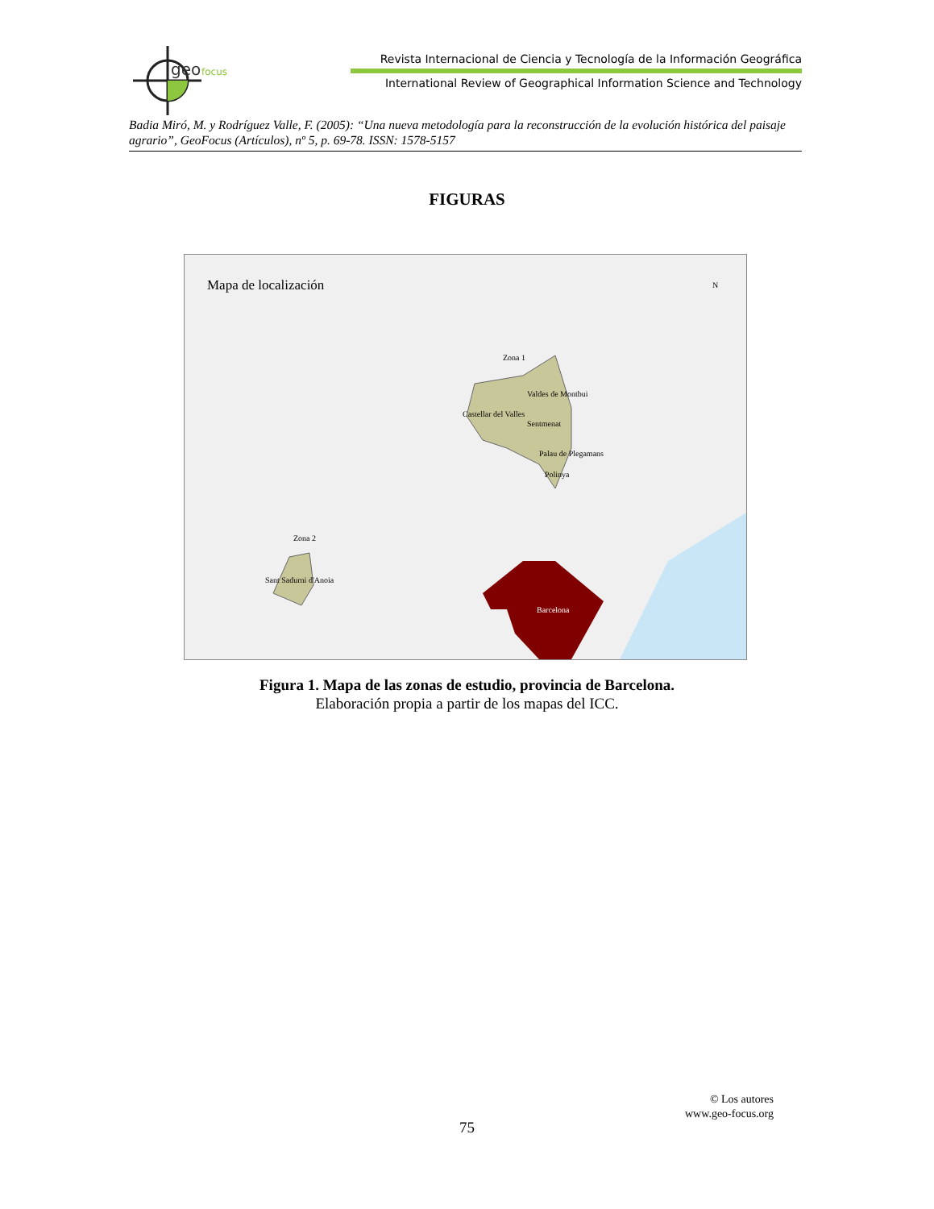geo
focus
Revista Internacional de Ciencia y Tecnología de la Información Geográfica
International Review of Geographical Information Science and Technology
Badia Miró, M. y Rodríguez Valle, F. (2005): “Una nueva metodología para la reconstrucción de la evolución histórica del paisaje agrario”, GeoFocus (Artículos), nº 5, p. 69-78. ISSN: 1578-5157
FIGURAS
Mapa de localización
N
Zona 1
Valdes de Montbui
Castellar del Valles
Sentmenat
Palau de Plegamans
Polinya
Zona 2
Sant Sadurni d'Anoia
Barcelona
Figura 1. Mapa de las zonas de estudio, provincia de Barcelona.
Elaboración propia a partir de los mapas del ICC.
© Los autores
www.geo-focus.org
75